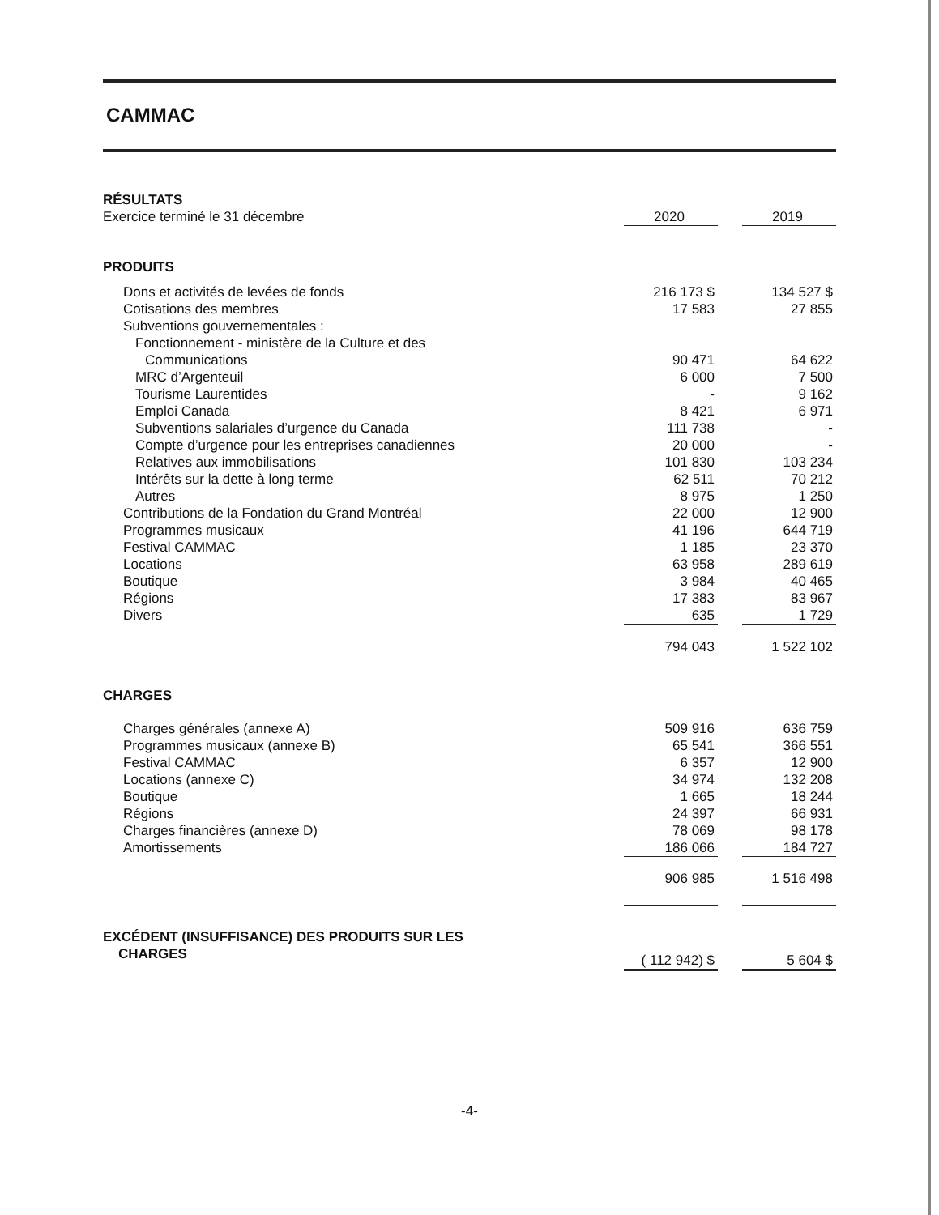CAMMAC
| RÉSULTATS | | | |
| Exercice terminé le 31 décembre | 2020 | | 2019 |
| PRODUITS | | | |
| Dons et activités de levées de fonds | 216 173 $ | | 134 527 $ |
| Cotisations des membres | 17 583 | | 27 855 |
| Subventions gouvernementales : | | | |
| Fonctionnement - ministère de la Culture et des | | | |
| Communications | 90 471 | | 64 622 |
| MRC d’Argenteuil | 6 000 | | 7 500 |
| Tourisme Laurentides | - | | 9 162 |
| Emploi Canada | 8 421 | | 6 971 |
| Subventions salariales d’urgence du Canada | 111 738 | | - |
| Compte d’urgence pour les entreprises canadiennes | 20 000 | | - |
| Relatives aux immobilisations | 101 830 | | 103 234 |
| Intérêts sur la dette à long terme | 62 511 | | 70 212 |
| Autres | 8 975 | | 1 250 |
| Contributions de la Fondation du Grand Montréal | 22 000 | | 12 900 |
| Programmes musicaux | 41 196 | | 644 719 |
| Festival CAMMAC | 1 185 | | 23 370 |
| Locations | 63 958 | | 289 619 |
| Boutique | 3 984 | | 40 465 |
| Régions | 17 383 | | 83 967 |
| Divers | 635 | | 1 729 |
| | 794 043 | | 1 522 102 |
| CHARGES | | | |
| Charges générales (annexe A) | 509 916 | | 636 759 |
| Programmes musicaux (annexe B) | 65 541 | | 366 551 |
| Festival CAMMAC | 6 357 | | 12 900 |
| Locations (annexe C) | 34 974 | | 132 208 |
| Boutique | 1 665 | | 18 244 |
| Régions | 24 397 | | 66 931 |
| Charges financières (annexe D) | 78 069 | | 98 178 |
| Amortissements | 186 066 | | 184 727 |
| | 906 985 | | 1 516 498 |
| EXCÉDENT (INSUFFISANCE) DES PRODUITS SUR LES CHARGES | ( 112 942) $ | | 5 604 $ |
-4-